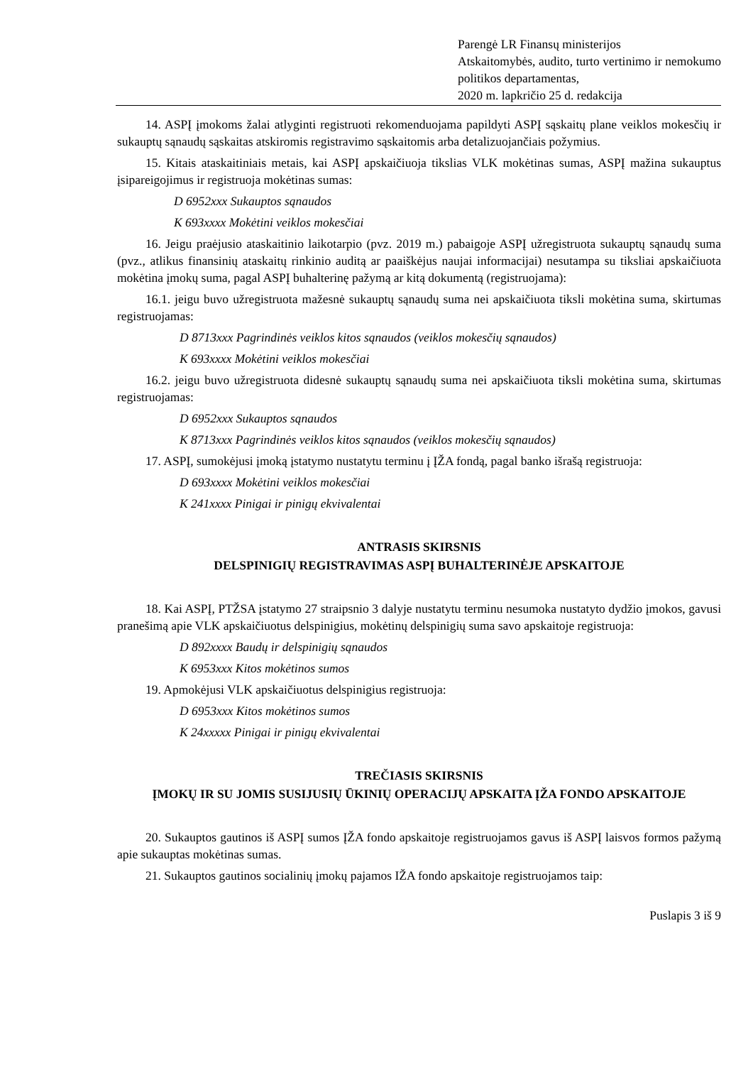Parengė LR Finansų ministerijos
Atskaitomybės, audito, turto vertinimo ir nemokumo politikos departamentas,
2020 m. lapkričio 25 d. redakcija
14. ASPĮ įmokoms žalai atlyginti registruoti rekomenduojama papildyti ASPĮ sąskaitų plane veiklos mokesčių ir sukauptų sąnaudų sąskaitas atskiromis registravimo sąskaitomis arba detalizuojančiais požymius.
15. Kitais ataskaitiniais metais, kai ASPĮ apskaičiuoja tikslias VLK mokėtinas sumas, ASPĮ mažina sukauptus įsipareigojimus ir registruoja mokėtinas sumas:
D 6952xxx Sukauptos sąnaudos
K 693xxxx Mokėtini veiklos mokesčiai
16. Jeigu praėjusio ataskaitinio laikotarpio (pvz. 2019 m.) pabaigoje ASPĮ užregistruota sukauptų sąnaudų suma (pvz., atlikus finansinių ataskaitų rinkinio auditą ar paaiškėjus naujai informacijai) nesutampa su tiksliai apskaičiuota mokėtina įmokų suma, pagal ASPĮ buhalterinę pažymą ar kitą dokumentą (registruojama):
16.1. jeigu buvo užregistruota mažesnė sukauptų sąnaudų suma nei apskaičiuota tiksli mokėtina suma, skirtumas registruojamas:
D 8713xxx Pagrindinės veiklos kitos sąnaudos (veiklos mokesčių sąnaudos)
K 693xxxx Mokėtini veiklos mokesčiai
16.2. jeigu buvo užregistruota didesnė sukauptų sąnaudų suma nei apskaičiuota tiksli mokėtina suma, skirtumas registruojamas:
D 6952xxx Sukauptos sąnaudos
K 8713xxx Pagrindinės veiklos kitos sąnaudos (veiklos mokesčių sąnaudos)
17. ASPĮ, sumokėjusi įmoką įstatymo nustatytu terminu į ĮŽA fondą, pagal banko išrašą registruoja:
D 693xxxx Mokėtini veiklos mokesčiai
K 241xxxx Pinigai ir pinigų ekvivalentai
ANTRASIS SKIRSNIS
DELSPINIGIŲ REGISTRAVIMAS ASPĮ BUHALTERINĖJE APSKAITOJE
18. Kai ASPĮ, PTŽSA įstatymo 27 straipsnio 3 dalyje nustatytu terminu nesumoka nustatyto dydžio įmokos, gavusi pranešimą apie VLK apskaičiuotus delspinigius, mokėtinų delspinigių suma savo apskaitoje registruoja:
D 892xxxx Baudų ir delspinigių sąnaudos
K 6953xxx Kitos mokėtinos sumos
19. Apmokėjusi VLK apskaičiuotus delspinigius registruoja:
D 6953xxx Kitos mokėtinos sumos
K 24xxxxx Pinigai ir pinigų ekvivalentai
TREČIASIS SKIRSNIS
ĮMOKŲ IR SU JOMIS SUSIJUSIŲ ŪKINIŲ OPERACIJŲ APSKAITA ĮŽA FONDO APSKAITOJE
20. Sukauptos gautinos iš ASPĮ sumos ĮŽA fondo apskaitoje registruojamos gavus iš ASPĮ laisvos formos pažymą apie sukauptas mokėtinas sumas.
21. Sukauptos gautinos socialinių įmokų pajamos IŽA fondo apskaitoje registruojamos taip:
Puslapis 3 iš 9